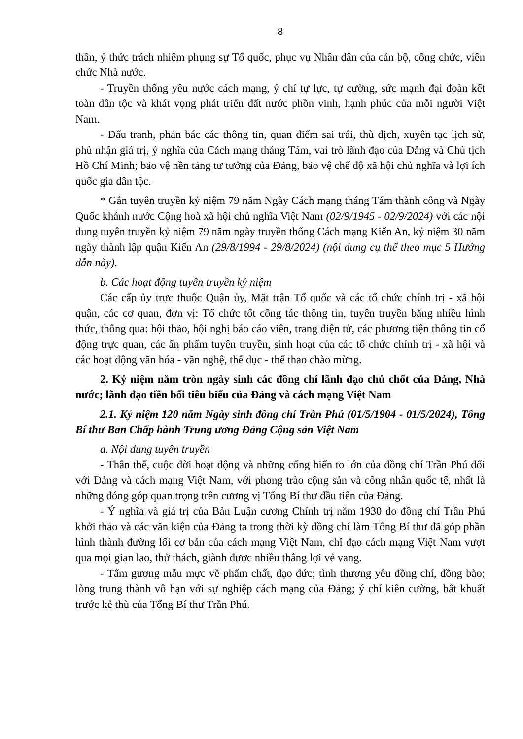8
thần, ý thức trách nhiệm phụng sự Tổ quốc, phục vụ Nhân dân của cán bộ, công chức, viên chức Nhà nước.
- Truyền thống yêu nước cách mạng, ý chí tự lực, tự cường, sức mạnh đại đoàn kết toàn dân tộc và khát vọng phát triển đất nước phồn vinh, hạnh phúc của mỗi người Việt Nam.
- Đấu tranh, phản bác các thông tin, quan điểm sai trái, thù địch, xuyên tạc lịch sử, phủ nhận giá trị, ý nghĩa của Cách mạng tháng Tám, vai trò lãnh đạo của Đảng và Chủ tịch Hồ Chí Minh; bảo vệ nền tảng tư tưởng của Đảng, bảo vệ chế độ xã hội chủ nghĩa và lợi ích quốc gia dân tộc.
* Gắn tuyên truyền kỷ niệm 79 năm Ngày Cách mạng tháng Tám thành công và Ngày Quốc khánh nước Cộng hoà xã hội chủ nghĩa Việt Nam (02/9/1945 - 02/9/2024) với các nội dung tuyên truyền kỷ niệm 79 năm ngày truyền thống Cách mạng Kiến An, kỷ niệm 30 năm ngày thành lập quận Kiến An (29/8/1994 - 29/8/2024) (nội dung cụ thể theo mục 5 Hướng dẫn này).
b. Các hoạt động tuyên truyền kỷ niệm
Các cấp ủy trực thuộc Quận ủy, Mặt trận Tổ quốc và các tổ chức chính trị - xã hội quận, các cơ quan, đơn vị: Tổ chức tốt công tác thông tin, tuyên truyền bằng nhiều hình thức, thông qua: hội thảo, hội nghị báo cáo viên, trang điện tử, các phương tiện thông tin cổ động trực quan, các ấn phẩm tuyên truyền, sinh hoạt của các tổ chức chính trị - xã hội và các hoạt động văn hóa - văn nghệ, thể dục - thể thao chào mừng.
2. Kỷ niệm năm tròn ngày sinh các đồng chí lãnh đạo chủ chốt của Đảng, Nhà nước; lãnh đạo tiền bối tiêu biểu của Đảng và cách mạng Việt Nam
2.1. Kỷ niệm 120 năm Ngày sinh đồng chí Trần Phú (01/5/1904 - 01/5/2024), Tổng Bí thư Ban Chấp hành Trung ương Đảng Cộng sản Việt Nam
a. Nội dung tuyên truyền
- Thân thế, cuộc đời hoạt động và những cống hiến to lớn của đồng chí Trần Phú đối với Đảng và cách mạng Việt Nam, với phong trào cộng sản và công nhân quốc tế, nhất là những đóng góp quan trọng trên cương vị Tổng Bí thư đầu tiên của Đảng.
- Ý nghĩa và giá trị của Bản Luận cương Chính trị năm 1930 do đồng chí Trần Phú khởi thảo và các văn kiện của Đảng ta trong thời kỳ đồng chí làm Tổng Bí thư đã góp phần hình thành đường lối cơ bản của cách mạng Việt Nam, chỉ đạo cách mạng Việt Nam vượt qua mọi gian lao, thử thách, giành được nhiều thắng lợi vẻ vang.
- Tấm gương mẫu mực về phẩm chất, đạo đức; tình thương yêu đồng chí, đồng bào; lòng trung thành vô hạn với sự nghiệp cách mạng của Đảng; ý chí kiên cường, bất khuất trước kẻ thù của Tổng Bí thư Trần Phú.